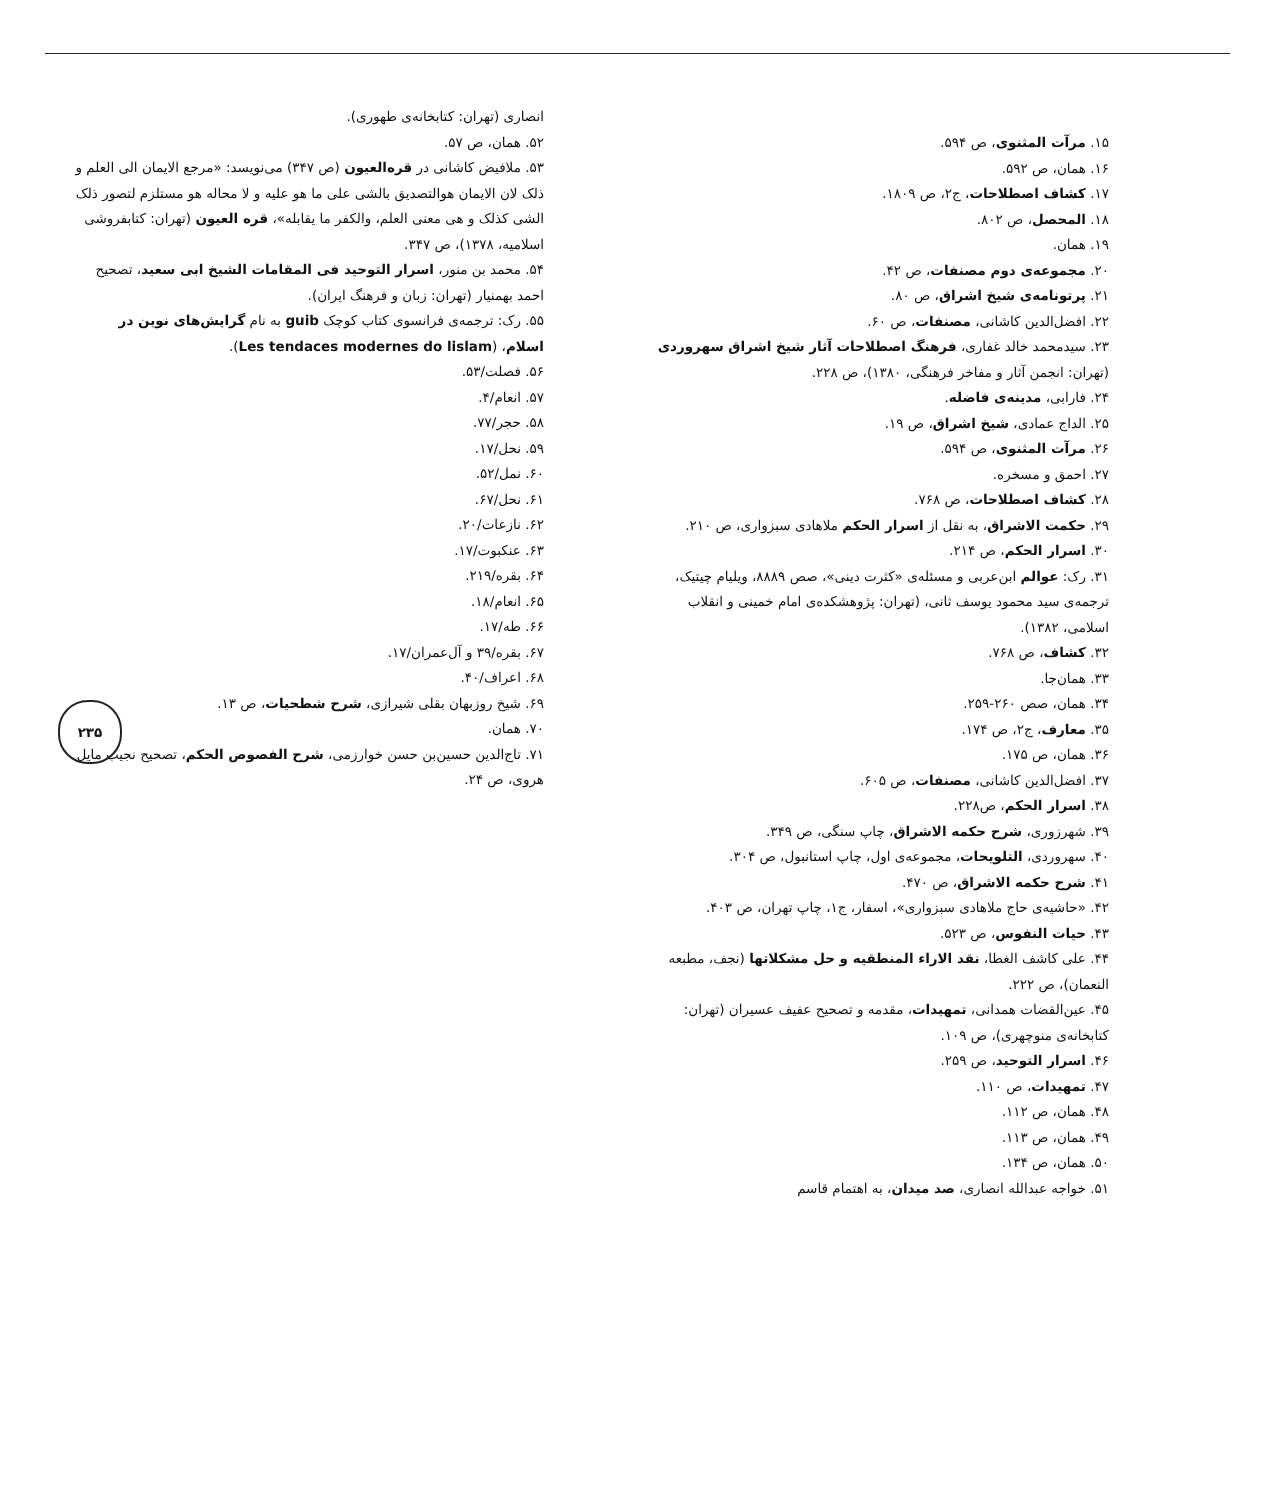۱۵. مرآت المثنوی، ص ۵۹۴.
۱۶. همان، ص ۵۹۲.
۱۷. کشاف اصطلاحات، ج۲، ص ۱۸۰۹.
۱۸. المحصل، ص ۸۰۲.
۱۹. همان.
۲۰. مجموعه‌ی دوم مصنفات، ص ۴۲.
۲۱. پرتونامه‌ی شیخ اشراق، ص ۸۰.
۲۲. افضل‌الدین کاشانی، مصنفات، ص ۶۰.
۲۳. سیدمحمد خالد غفاری، فرهنگ اصطلاحات آثار شیخ اشراق سهروردی (تهران: انجمن آثار و مفاخر فرهنگی، ۱۳۸۰)، ص ۲۲۸.
۲۴. فارابی، مدینه‌ی فاضله.
۲۵. الداج عمادی، شیخ اشراق، ص ۱۹.
۲۶. مرآت المثنوی، ص ۵۹۴.
۲۷. احمق و مسخره.
۲۸. کشاف اصطلاحات، ص ۷۶۸.
۲۹. حکمت الاشراق، به نقل از اسرار الحکم ملاهادی سبزواری، ص ۲۱۰.
۳۰. اسرار الحکم، ص ۲۱۴.
۳۱. رک: عوالم ابن‌عربی و مسئله‌ی «کثرت دینی»، صص ۸۸۸۹، ویلیام چیتیک، ترجمه‌ی سید محمود یوسف ثانی، (تهران: پژوهشکده‌ی امام خمینی و انقلاب اسلامی، ۱۳۸۲).
۳۲. کشاف، ص ۷۶۸.
۳۳. همان‌جا.
۳۴. همان، صص ۲۶۰-۲۵۹.
۳۵. معارف، ج۲، ص ۱۷۴.
۳۶. همان، ص ۱۷۵.
۳۷. افضل‌الدین کاشانی، مصنفات، ص ۶۰۵.
۳۸. اسرار الحکم، ص۲۲۸.
۳۹. شهرزوری، شرح حکمه الاشراق، چاپ سنگی، ص ۳۴۹.
۴۰. سهروردی، التلویحات، مجموعه‌ی اول، چاپ استانبول، ص ۳۰۴.
۴۱. شرح حکمه الاشراق، ص ۴۷۰.
۴۲. «حاشیه‌ی حاج ملاهادی سبزواری»، اسفار، ج۱، چاپ تهران، ص ۴۰۳.
۴۳. حیات النفوس، ص ۵۲۳.
۴۴. علی کاشف الغطا، نقد الاراء المنطقیه و حل مشکلاتها (نجف، مطبعه النعمان)، ص ۲۲۲.
۴۵. عین‌القضات همدانی، تمهیدات، مقدمه و تصحیح عفیف عسیران (تهران: کتابخانه‌ی منوچهری)، ص ۱۰۹.
۴۶. اسرار التوحید، ص ۲۵۹.
۴۷. تمهیدات، ص ۱۱۰.
۴۸. همان، ص ۱۱۲.
۴۹. همان، ص ۱۱۳.
۵۰. همان، ص ۱۳۴.
۵۱. خواجه عبدالله انصاری، صد میدان، به اهتمام قاسم
انصاری (تهران: کتابخانه‌ی طهوری).
۵۲. همان، ص ۵۷.
۵۳. ملافیض کاشانی در قره‌العیون (ص ۳۴۷) می‌نویسد: «مرجع الایمان الی العلم و ذلک لان الایمان هوالتصدیق بالشی علی ما هو علیه و لا محاله هو مستلزم لتصور ذلک الشی کذلک و هی معنی العلم، والکفر ما یقابله»، قره العیون (تهران: کتابفروشی اسلامیه، ۱۳۷۸)، ص ۳۴۷.
۵۴. محمد بن منور، اسرار التوحید فی المقامات الشیخ ابی سعید، تصحیح احمد بهمنیار (تهران: زبان و فرهنگ ایران).
۵۵. رک: ترجمه‌ی فرانسوی کتاب کوچک guib به نام گرایش‌های نوین در اسلام، (Les tendaces modernes do lislam).
۵۶. فصلت/۵۳.
۵۷. انعام/۴.
۵۸. حجر/۷۷.
۵۹. نحل/۱۷.
۶۰. نمل/۵۲.
۶۱. نحل/۶۷.
۶۲. نازعات/۲۰.
۶۳. عنکبوت/۱۷.
۶۴. بقره/۲۱۹.
۶۵. انعام/۱۸.
۶۶. طه/۱۷.
۶۷. بقره/۳۹ و آل‌عمران/۱۷.
۶۸. اعراف/۴۰.
۶۹. شیخ روزبهان بقلی شیرازی، شرح شطحیات، ص ۱۳.
۷۰. همان.
۷۱. تاج‌الدین حسین‌بن حسن خوارزمی، شرح الفصوص الحکم، تصحیح نجیب مایل هروی، ص ۲۴.
۲۳۵